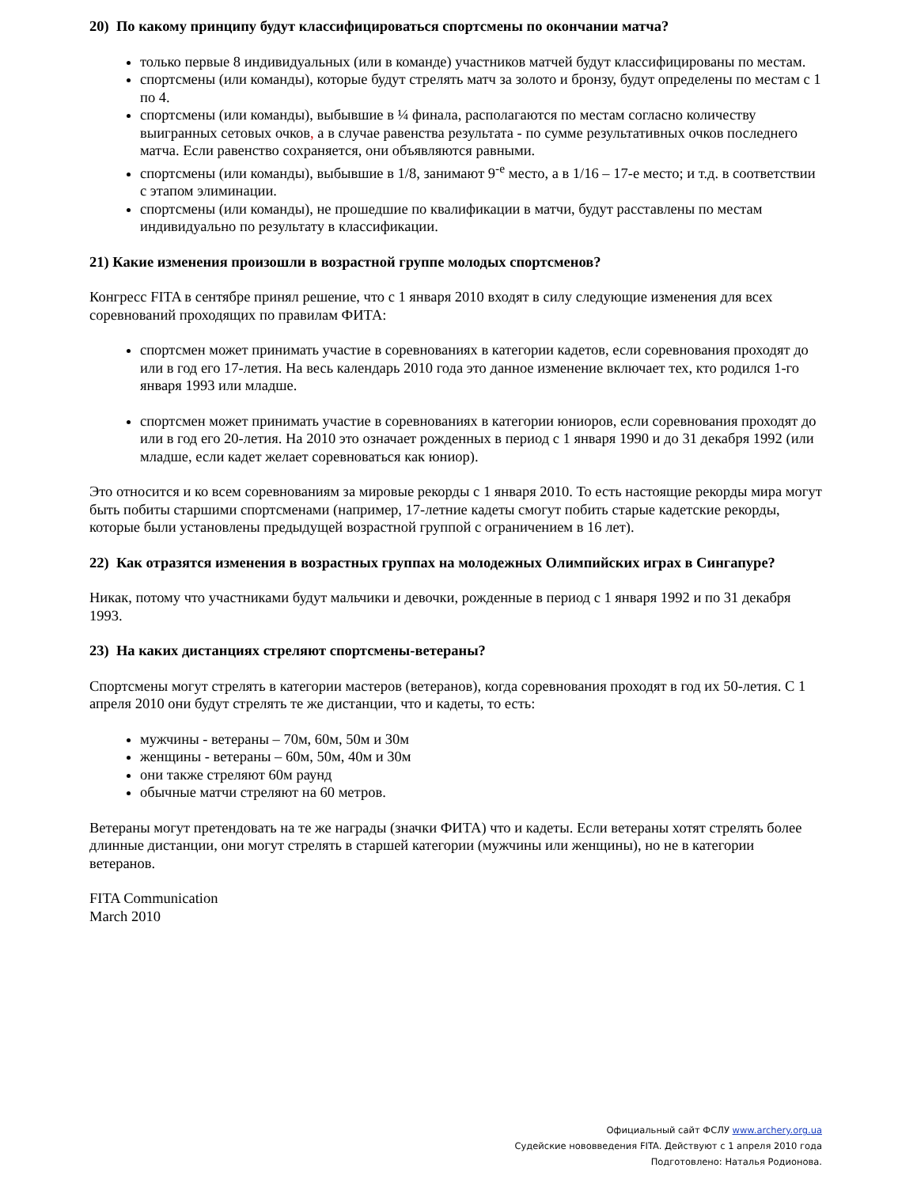20) По какому принципу будут классифицироваться спортсмены по окончании матча?
только первые 8 индивидуальных (или в команде) участников матчей будут классифицированы по местам.
спортсмены (или команды), которые будут стрелять матч за золото и бронзу, будут определены по местам с 1 по 4.
спортсмены (или команды), выбывшие в ¼ финала, располагаются по местам согласно количеству выигранных сетовых очков, а в случае равенства результата - по сумме результативных очков последнего матча. Если равенство сохраняется, они объявляются равными.
спортсмены (или команды), выбывшие в 1/8, занимают 9<sup>-е</sup> место, а в 1/16 – 17-е место; и т.д. в соответствии с этапом элиминации.
спортсмены (или команды), не прошедшие по квалификации в матчи, будут расставлены по местам индивидуально по результату в классификации.
21) Какие изменения произошли в возрастной группе молодых спортсменов?
Конгресс FITA в сентябре принял решение, что с 1 января 2010 входят в силу следующие изменения для всех соревнований проходящих по правилам ФИТА:
спортсмен может принимать участие в соревнованиях в категории кадетов, если соревнования проходят до или в год его 17-летия. На весь календарь 2010 года это данное изменение включает тех, кто родился 1-го января 1993 или младше.
спортсмен может принимать участие в соревнованиях в категории юниоров, если соревнования проходят до или в год его 20-летия. На 2010 это означает рожденных в период с 1 января 1990 и до 31 декабря 1992 (или младше, если кадет желает соревноваться как юниор).
Это относится и ко всем соревнованиям за мировые рекорды с 1 января 2010. То есть настоящие рекорды мира могут быть побиты старшими спортсменами (например, 17-летние кадеты смогут побить старые кадетские рекорды, которые были установлены предыдущей возрастной группой с ограничением в 16 лет).
22) Как отразятся изменения в возрастных группах на молодежных Олимпийских играх в Сингапуре?
Никак, потому что участниками будут мальчики и девочки, рожденные в период с 1 января 1992 и по 31 декабря 1993.
23) На каких дистанциях стреляют спортсмены-ветераны?
Спортсмены могут стрелять в категории мастеров (ветеранов), когда соревнования проходят в год их 50-летия. С 1 апреля 2010 они будут стрелять те же дистанции, что и кадеты, то есть:
мужчины - ветераны – 70м, 60м, 50м и 30м
женщины - ветераны – 60м, 50м, 40м и 30м
они также стреляют 60м раунд
обычные матчи стреляют на 60 метров.
Ветераны могут претендовать на те же награды (значки ФИТА) что и кадеты. Если ветераны хотят стрелять более длинные дистанции, они могут стрелять в старшей категории (мужчины или женщины), но не в категории ветеранов.
FITA Communication
March 2010
Официальный сайт ФСЛУ www.archery.org.ua
Судейские нововведения FITA. Действуют с 1 апреля 2010 года
Подготовлено: Наталья Родионова.